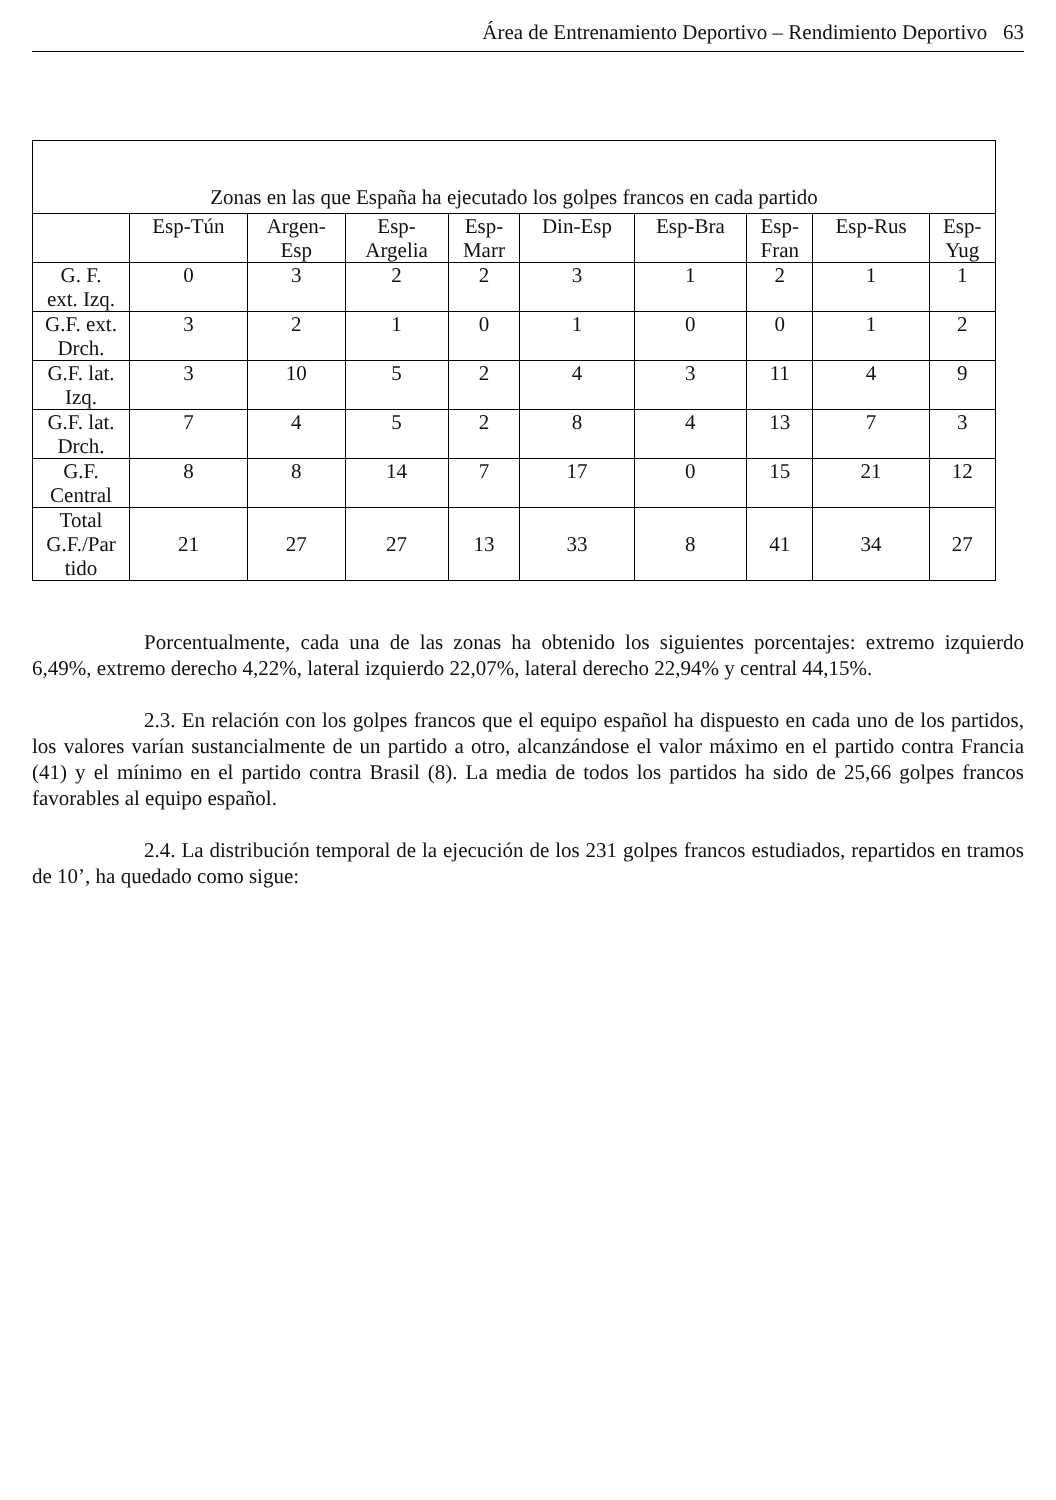Área de Entrenamiento Deportivo – Rendimiento Deportivo 63
| Zonas en las que España ha ejecutado los golpes francos en cada partido | | | | | | | | | |
| --- | --- | --- | --- | --- | --- | --- | --- | --- | --- |
| | Esp-Tún | Argen- Esp | Esp- Argelia | Esp- Marr | Din-Esp | Esp-Bra | Esp- Fran | Esp-Rus | Esp- Yug |
| G. F. ext. Izq. | 0 | 3 | 2 | 2 | 3 | 1 | 2 | 1 | 1 |
| G.F. ext. Drch. | 3 | 2 | 1 | 0 | 1 | 0 | 0 | 1 | 2 |
| G.F. lat. Izq. | 3 | 10 | 5 | 2 | 4 | 3 | 11 | 4 | 9 |
| G.F. lat. Drch. | 7 | 4 | 5 | 2 | 8 | 4 | 13 | 7 | 3 |
| G.F. Central | 8 | 8 | 14 | 7 | 17 | 0 | 15 | 21 | 12 |
| Total G.F./Par tido | 21 | 27 | 27 | 13 | 33 | 8 | 41 | 34 | 27 |
Porcentualmente, cada una de las zonas ha obtenido los siguientes porcentajes: extremo izquierdo 6,49%, extremo derecho 4,22%, lateral izquierdo 22,07%, lateral derecho 22,94% y central 44,15%.
2.3. En relación con los golpes francos que el equipo español ha dispuesto en cada uno de los partidos, los valores varían sustancialmente de un partido a otro, alcanzándose el valor máximo en el partido contra Francia (41) y el mínimo en el partido contra Brasil (8). La media de todos los partidos ha sido de 25,66 golpes francos favorables al equipo español.
2.4. La distribución temporal de la ejecución de los 231 golpes francos estudiados, repartidos en tramos de 10’, ha quedado como sigue: